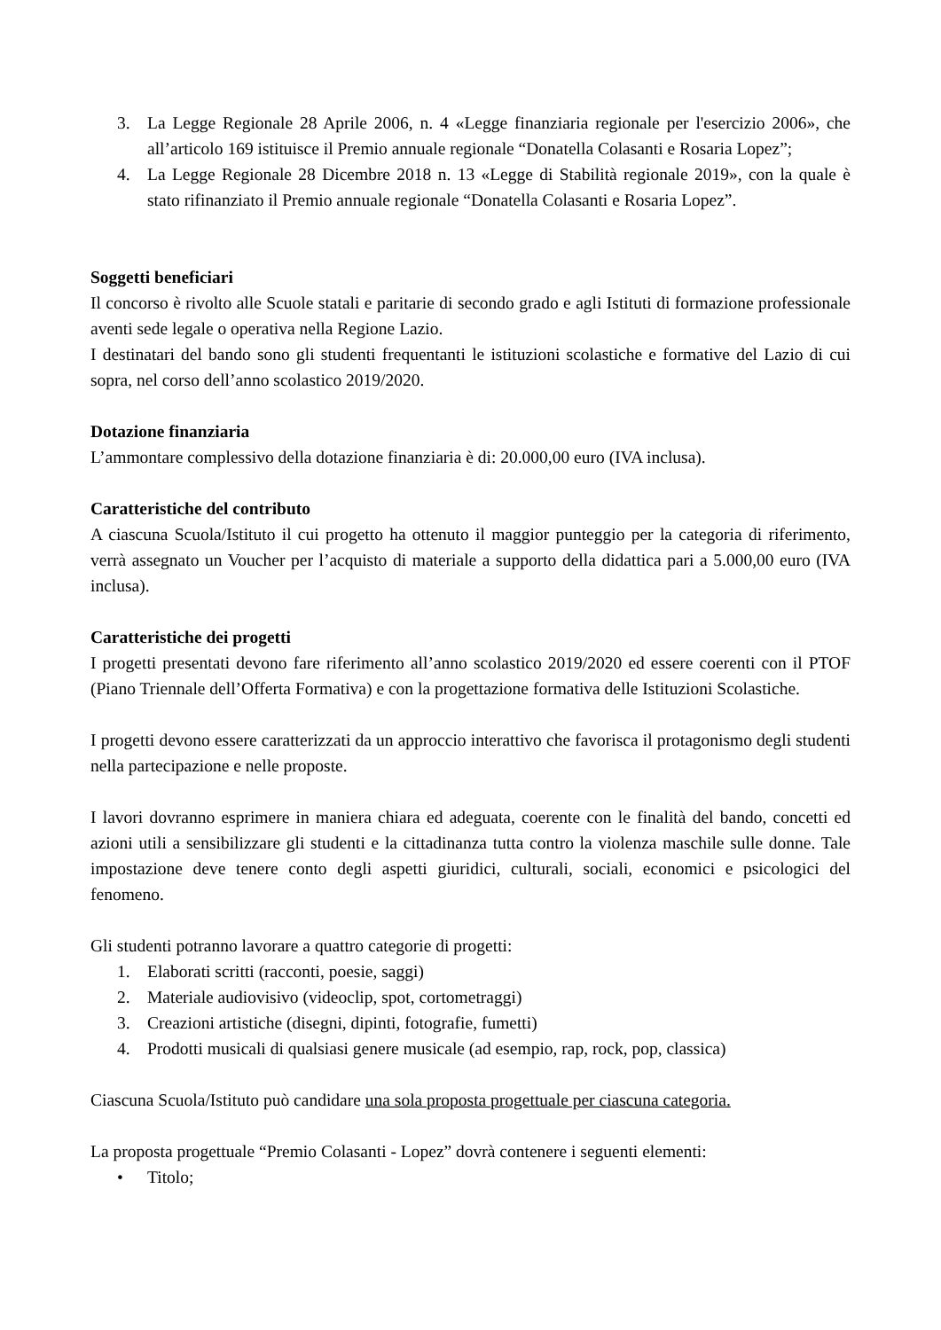3. La Legge Regionale 28 Aprile 2006, n. 4 «Legge finanziaria regionale per l'esercizio 2006», che all’articolo 169 istituisce il Premio annuale regionale “Donatella Colasanti e Rosaria Lopez”;
4. La Legge Regionale 28 Dicembre 2018 n. 13 «Legge di Stabilità regionale 2019», con la quale è stato rifinanziato il Premio annuale regionale “Donatella Colasanti e Rosaria Lopez”.
Soggetti beneficiari
Il concorso è rivolto alle Scuole statali e paritarie di secondo grado e agli Istituti di formazione professionale aventi sede legale o operativa nella Regione Lazio.
I destinatari del bando sono gli studenti frequentanti le istituzioni scolastiche e formative del Lazio di cui sopra, nel corso dell’anno scolastico 2019/2020.
Dotazione finanziaria
L’ammontare complessivo della dotazione finanziaria è di: 20.000,00 euro (IVA inclusa).
Caratteristiche del contributo
A ciascuna Scuola/Istituto il cui progetto ha ottenuto il maggior punteggio per la categoria di riferimento, verrà assegnato un Voucher per l’acquisto di materiale a supporto della didattica pari a 5.000,00 euro (IVA inclusa).
Caratteristiche dei progetti
I progetti presentati devono fare riferimento all’anno scolastico 2019/2020 ed essere coerenti con il PTOF (Piano Triennale dell’Offerta Formativa) e con la progettazione formativa delle Istituzioni Scolastiche.
I progetti devono essere caratterizzati da un approccio interattivo che favorisca il protagonismo degli studenti nella partecipazione e nelle proposte.
I lavori dovranno esprimere in maniera chiara ed adeguata, coerente con le finalità del bando, concetti ed azioni utili a sensibilizzare gli studenti e la cittadinanza tutta contro la violenza maschile sulle donne. Tale impostazione deve tenere conto degli aspetti giuridici, culturali, sociali, economici e psicologici del fenomeno.
Gli studenti potranno lavorare a quattro categorie di progetti:
1. Elaborati scritti (racconti, poesie, saggi)
2. Materiale audiovisivo (videoclip, spot, cortometraggi)
3. Creazioni artistiche (disegni, dipinti, fotografie, fumetti)
4. Prodotti musicali di qualsiasi genere musicale (ad esempio, rap, rock, pop, classica)
Ciascuna Scuola/Istituto può candidare una sola proposta progettuale per ciascuna categoria.
La proposta progettuale “Premio Colasanti - Lopez” dovrà contenere i seguenti elementi:
• Titolo;